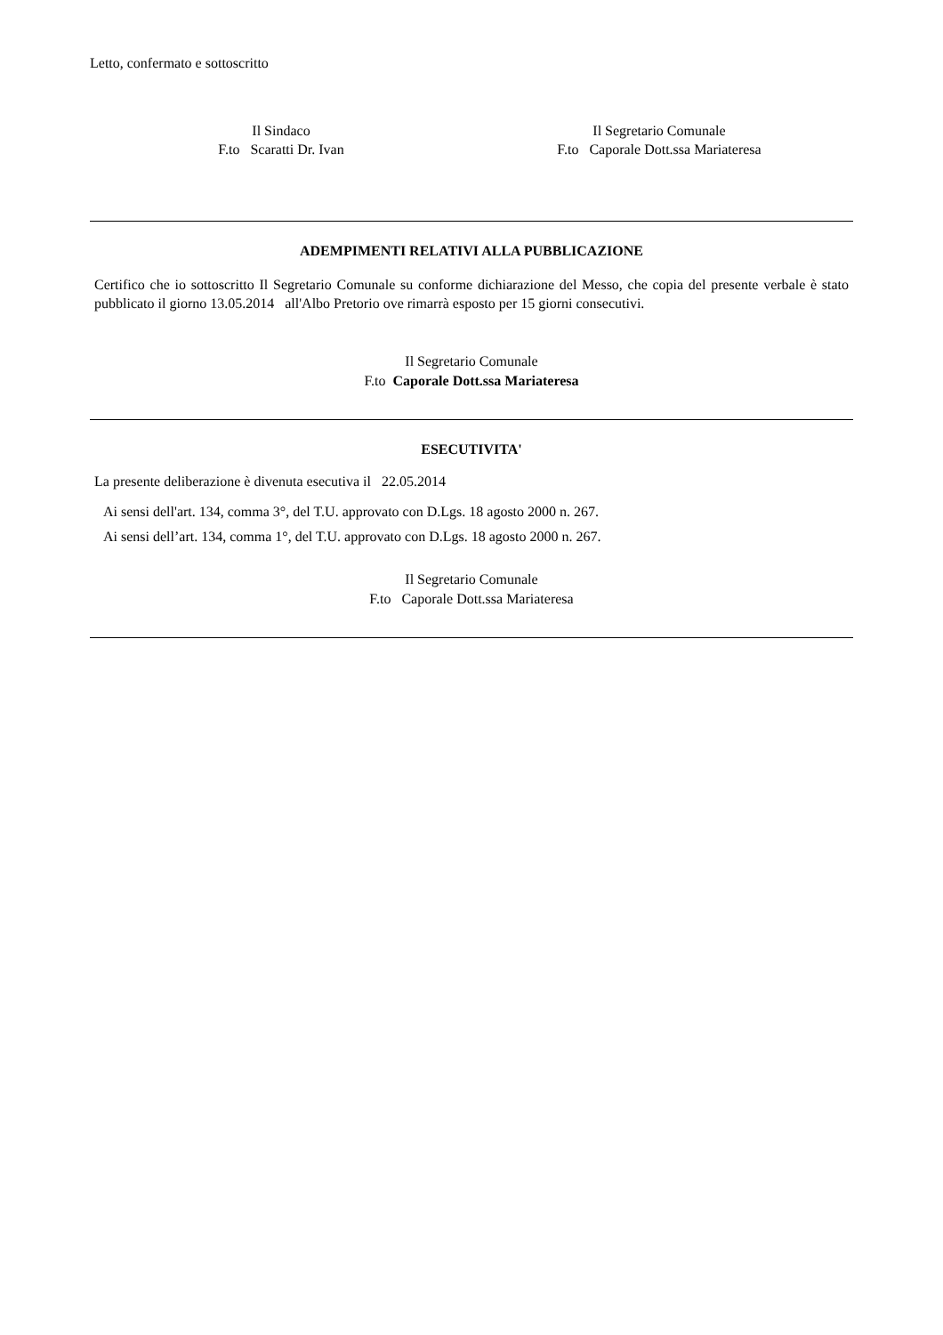Letto, confermato e sottoscritto
Il Sindaco
F.to Scaratti Dr. Ivan
Il Segretario Comunale
F.to Caporale Dott.ssa Mariateresa
ADEMPIMENTI RELATIVI ALLA PUBBLICAZIONE
Certifico che io sottoscritto Il Segretario Comunale su conforme dichiarazione del Messo, che copia del presente verbale è stato pubblicato il giorno 13.05.2014 all'Albo Pretorio ove rimarrà esposto per 15 giorni consecutivi.
Il Segretario Comunale
F.to Caporale Dott.ssa Mariateresa
ESECUTIVITA'
La presente deliberazione è divenuta esecutiva il 22.05.2014
Ai sensi dell'art. 134, comma 3°, del T.U. approvato con D.Lgs. 18 agosto 2000 n. 267.
Ai sensi dell’art. 134, comma 1°, del T.U. approvato con D.Lgs. 18 agosto 2000 n. 267.
Il Segretario Comunale
F.to Caporale Dott.ssa Mariateresa